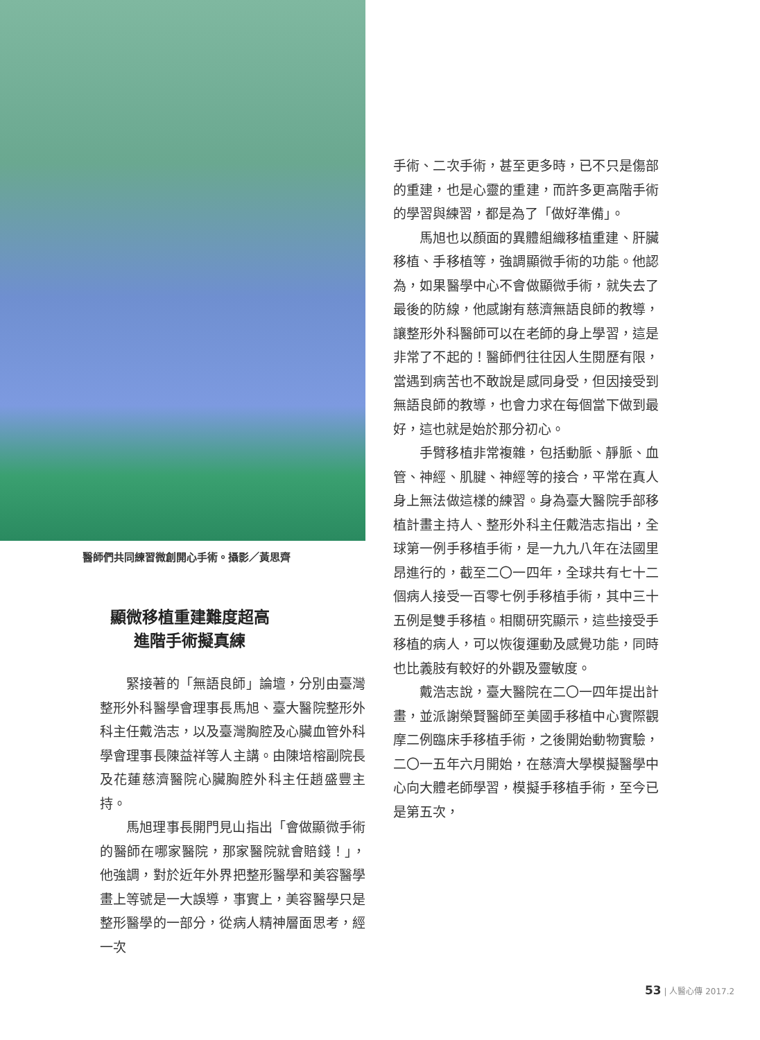醫師們共同練習微創開心手術。攝影／黃思齊
顯微移植重建難度超高
進階手術擬真練
緊接著的「無語良師」論壇，分別由臺灣整形外科醫學會理事長馬旭、臺大醫院整形外科主任戴浩志，以及臺灣胸腔及心臟血管外科學會理事長陳益祥等人主講。由陳培榕副院長及花蓮慈濟醫院心臟胸腔外科主任趙盛豐主持。
馬旭理事長開門見山指出「會做顯微手術的醫師在哪家醫院，那家醫院就會賠錢！」，他強調，對於近年外界把整形醫學和美容醫學畫上等號是一大誤導，事實上，美容醫學只是整形醫學的一部分，從病人精神層面思考，經一次
手術、二次手術，甚至更多時，已不只是傷部的重建，也是心靈的重建，而許多更高階手術的學習與練習，都是為了「做好準備」。
馬旭也以顏面的異體組織移植重建、肝臟移植、手移植等，強調顯微手術的功能。他認為，如果醫學中心不會做顯微手術，就失去了最後的防線，他感謝有慈濟無語良師的教導，讓整形外科醫師可以在老師的身上學習，這是非常了不起的！醫師們往往因人生閱歷有限，當遇到病苦也不敢說是感同身受，但因接受到無語良師的教導，也會力求在每個當下做到最好，這也就是始於那分初心。
手臂移植非常複雜，包括動脈、靜脈、血管、神經、肌腱、神經等的接合，平常在真人身上無法做這樣的練習。身為臺大醫院手部移植計畫主持人、整形外科主任戴浩志指出，全球第一例手移植手術，是一九九八年在法國里昂進行的，截至二〇一四年，全球共有七十二個病人接受一百零七例手移植手術，其中三十五例是雙手移植。相關研究顯示，這些接受手移植的病人，可以恢復運動及感覺功能，同時也比義肢有較好的外觀及靈敏度。
戴浩志說，臺大醫院在二〇一四年提出計畫，並派謝榮賢醫師至美國手移植中心實際觀摩二例臨床手移植手術，之後開始動物實驗，二〇一五年六月開始，在慈濟大學模擬醫學中心向大體老師學習，模擬手移植手術，至今已是第五次，
53 | 人醫心傳 2017.2